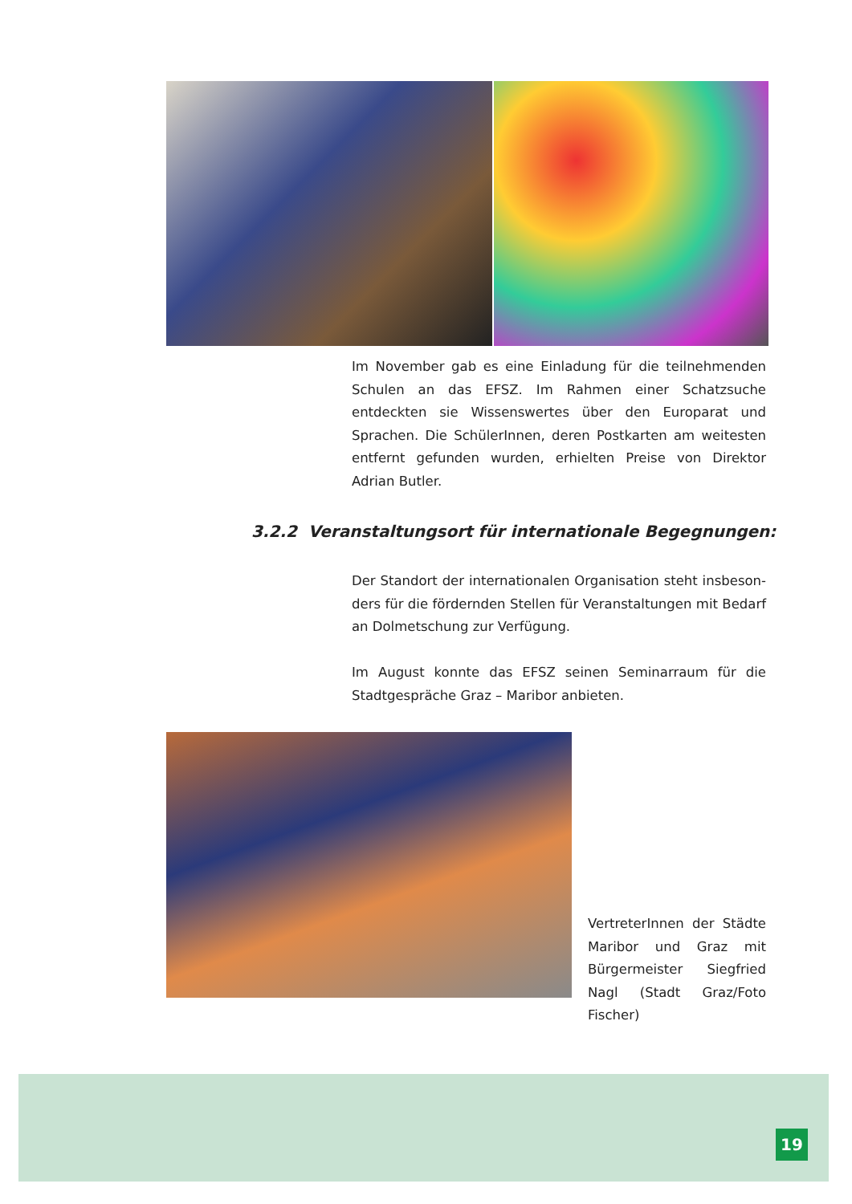Im November gab es eine Einladung für die teilnehmenden Schulen an das EFSZ. Im Rahmen einer Schatzsuche entdeckten sie Wissenswertes über den Europarat und Sprachen. Die SchülerInnen, deren Postkarten am weitesten entfernt gefun­den wurden, erhielten Preise von Direktor Adrian Butler.
3.2.2 Veranstaltungsort für internationale Begegnungen:
Der Standort der internationalen Organisation steht insbeson­ders für die fördernden Stellen für Veranstaltungen mit Bedarf an Dolmetschung zur Verfügung.
Im August konnte das EFSZ seinen Seminarraum für die Stadtgespräche Graz – Maribor anbieten.
VertreterInnen der Städte Maribor und Graz mit Bürgermeister Siegfried Nagl (Stadt Graz/Foto Fischer)
19